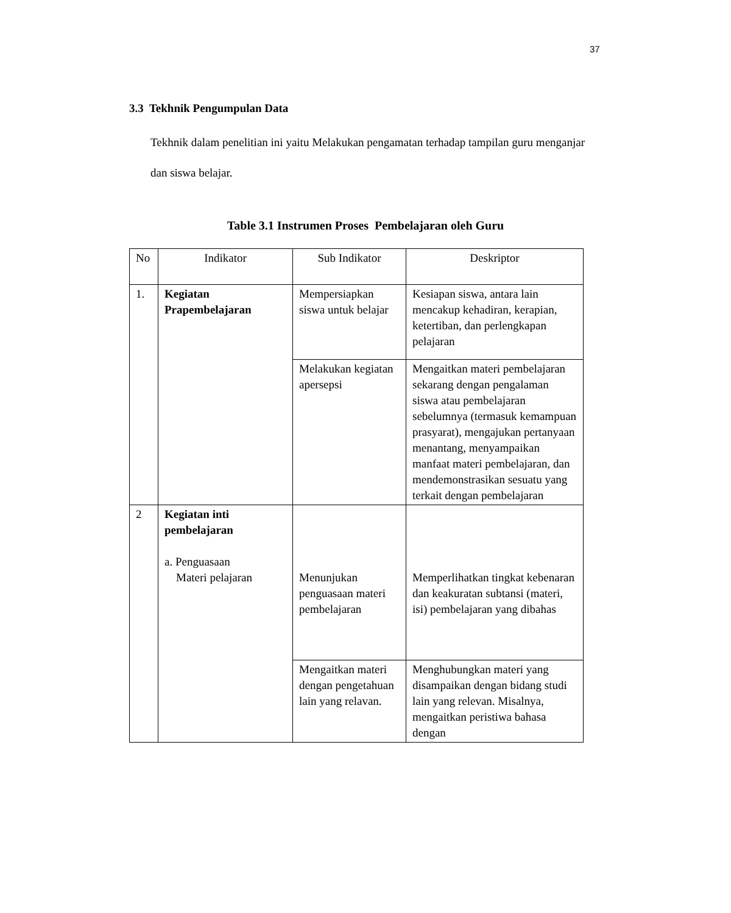37
3.3 Tekhnik Pengumpulan Data
Tekhnik dalam penelitian ini yaitu Melakukan pengamatan terhadap tampilan guru menganjar dan siswa belajar.
Table 3.1 Instrumen Proses Pembelajaran oleh Guru
| No | Indikator | Sub Indikator | Deskriptor |
| --- | --- | --- | --- |
| 1. | Kegiatan Prapembelajaran | Mempersiapkan siswa untuk belajar | Kesiapan siswa, antara lain mencakup kehadiran, kerapian, ketertiban, dan perlengkapan pelajaran |
| | | Melakukan kegiatan apersepsi | Mengaitkan materi pembelajaran sekarang dengan pengalaman siswa atau pembelajaran sebelumnya (termasuk kemampuan prasyarat), mengajukan pertanyaan menantang, menyampaikan manfaat materi pembelajaran, dan mendemonstrasikan sesuatu yang terkait dengan pembelajaran |
| 2 | Kegiatan inti pembelajaran a. Penguasaan Materi pelajaran | Menunjukan penguasaan materi pembelajaran | Memperlihatkan tingkat kebenaran dan keakuratan subtansi (materi, isi) pembelajaran yang dibahas |
| | | Mengaitkan materi dengan pengetahuan lain yang relavan. | Menghubungkan materi yang disampaikan dengan bidang studi lain yang relevan. Misalnya, mengaitkan peristiwa bahasa dengan |